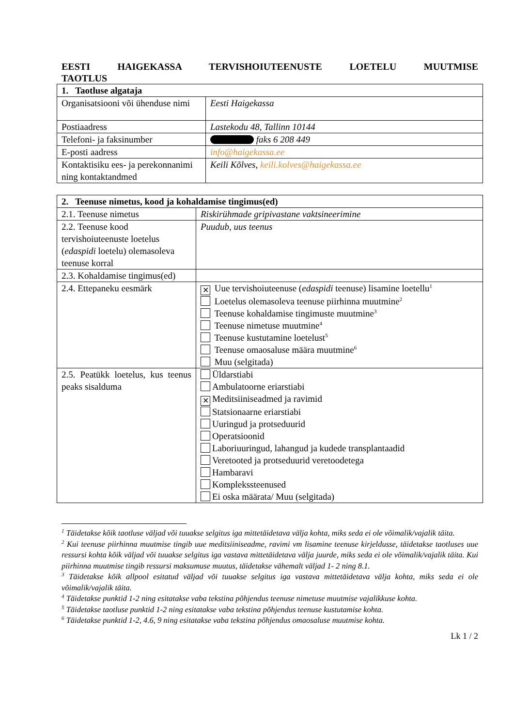EESTI HAIGEKASSA TERVISHOIUTEENUSTE LOETELU MUUTMISE TAOTLUS
| 1. Taotluse algataja | |
| Organisatsiooni või ühenduse nimi | Eesti Haigekassa |
| Postiaadress | Lastekodu 48, Tallinn 10144 |
| Telefoni- ja faksinumber | faks 6 208 449 |
| E-posti aadress | info@haigekassa.ee |
| Kontaktisiku ees- ja perekonnanimi ning kontaktandmed | Keili Kõlves, keili.kolves@haigekassa.ee |
| 2. Teenuse nimetus, kood ja kohaldamise tingimus(ed) | |
| 2.1. Teenuse nimetus | Riskirühmade gripivastane vaktsineerimine |
| 2.2. Teenuse kood tervishoiuteenuste loetelus ( edaspidi loetelu) olemasoleva teenuse korral | Puudub, uus teenus |
| 2.3. Kohaldamise tingimus(ed) | |
| 2.4. Ettepaneku eesmärk | ✕ Uue tervishoiuteenuse ( edaspidi teenuse) lisamine loetellu<sup>1</sup> Loetelus olemasoleva teenuse piirhinna muutmine<sup>2</sup> Teenuse kohaldamise tingimuste muutmine<sup>3</sup> Teenuse nimetuse muutmine<sup>4</sup> Teenuse kustutamine loetelust<sup>5</sup> Teenuse omaosaluse määra muutmine<sup>6</sup> Muu (selgitada) |
| 2.5. Peatükk loetelus, kus teenus peaks sisalduma | Üldarstiabi Ambulatoorne eriarstiabi ✕ Meditsiiniseadmed ja ravimid Statsionaarne eriarstiabi Uuringud ja protseduurid Operatsioonid Laboriuuringud, lahangud ja kudede transplantaadid Veretooted ja protseduurid veretoodetega Hambaravi Komplekssteenused Ei oska määrata/ Muu (selgitada) |
<sup>1</sup> Täidetakse kõik taotluse väljad või tuuakse selgitus iga mittetäidetava välja kohta, miks seda ei ole võimalik/vajalik täita.
<sup>2</sup> Kui teenuse piirhinna muutmise tingib uue meditsiiniseadme, ravimi vm lisamine teenuse kirjeldusse, täidetakse taotluses uue ressursi kohta kõik väljad või tuuakse selgitus iga vastava mittetäidetava välja juurde, miks seda ei ole võimalik/vajalik täita. Kui piirhinna muutmise tingib ressursi maksumuse muutus, täidetakse vähemalt väljad 1- 2 ning 8.1.
<sup>3</sup> Täidetakse kõik allpool esitatud väljad või tuuakse selgitus iga vastava mittetäidetava välja kohta, miks seda ei ole võimalik/vajalik täita.
<sup>4</sup> Täidetakse punktid 1-2 ning esitatakse vaba tekstina põhjendus teenuse nimetuse muutmise vajalikkuse kohta.
<sup>5</sup> Täidetakse taotluse punktid 1-2 ning esitatakse vaba tekstina põhjendus teenuse kustutamise kohta.
<sup>6</sup> Täidetakse punktid 1-2, 4.6, 9 ning esitatakse vaba tekstina põhjendus omaosaluse muutmise kohta.
Lk 1 / 2